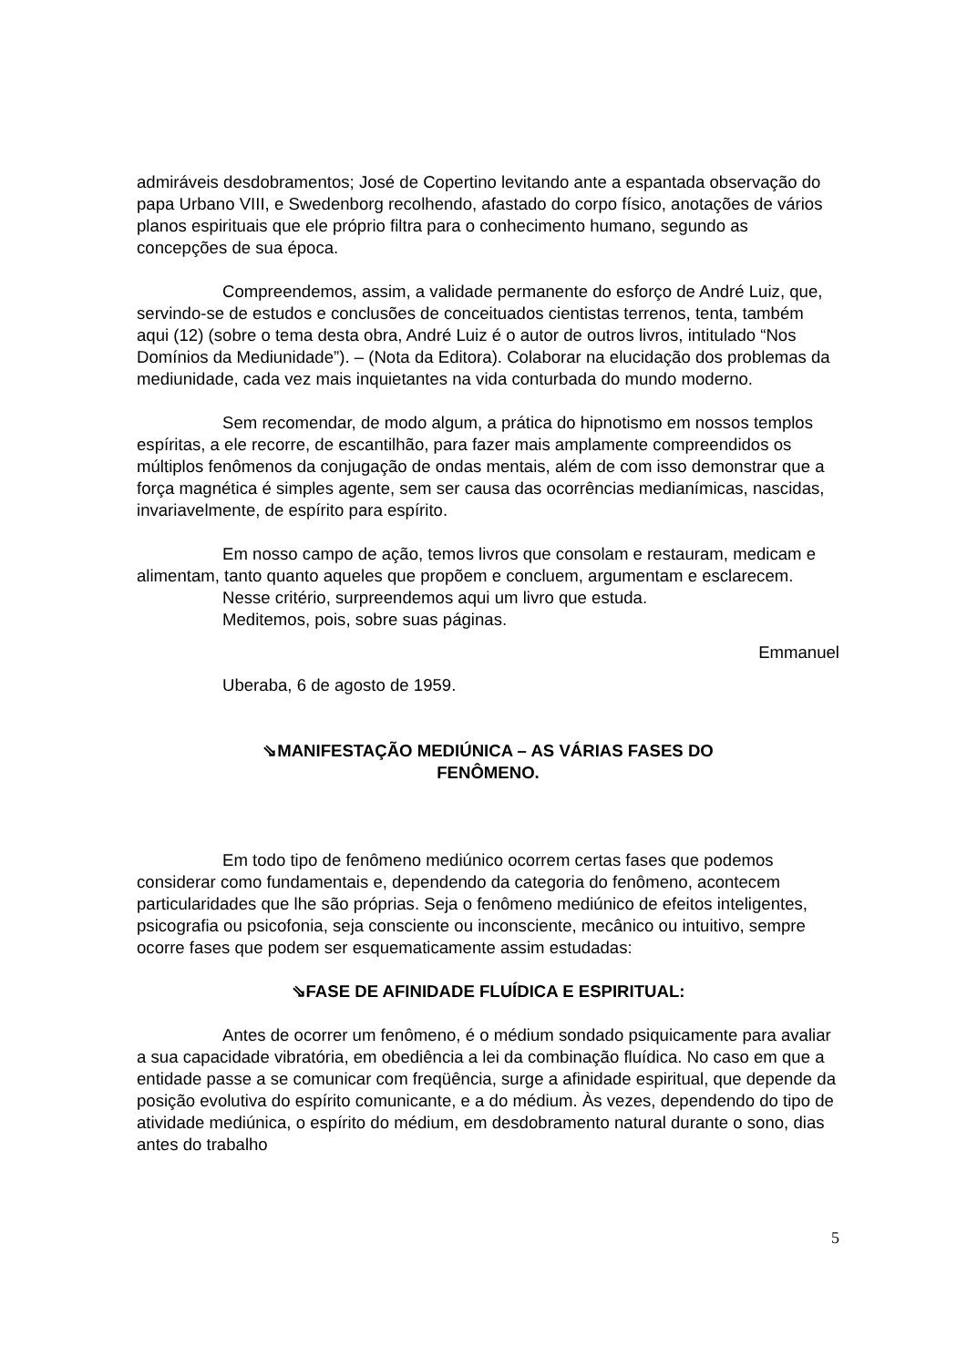admiráveis desdobramentos; José de Copertino levitando ante a espantada observação do papa Urbano VIII, e Swedenborg recolhendo, afastado do corpo físico, anotações de vários planos espirituais que ele próprio filtra para o conhecimento humano, segundo as concepções de sua época.
Compreendemos, assim, a validade permanente do esforço de André Luiz, que, servindo-se de estudos e conclusões de conceituados cientistas terrenos, tenta, também aqui (12) (sobre o tema desta obra, André Luiz é o autor de outros livros, intitulado “Nos Domínios da Mediunidade”). – (Nota da Editora). Colaborar na elucidação dos problemas da mediunidade, cada vez mais inquietantes na vida conturbada do mundo moderno.
Sem recomendar, de modo algum, a prática do hipnotismo em nossos templos espíritas, a ele recorre, de escantilhão, para fazer mais amplamente compreendidos os múltiplos fenômenos da conjugação de ondas mentais, além de com isso demonstrar que a força magnética é simples agente, sem ser causa das ocorrências medianímicas, nascidas, invariavelmente, de espírito para espírito.
Em nosso campo de ação, temos livros que consolam e restauram, medicam e alimentam, tanto quanto aqueles que propõem e concluem, argumentam e esclarecem.
Nesse critério, surpreendemos aqui um livro que estuda.
Meditemos, pois, sobre suas páginas.
Emmanuel
Uberaba, 6 de agosto de 1959.
⇘MANIFESTAÇÃO MEDIÚNICA – AS VÁRIAS FASES DO
FENÔMENO.
Em todo tipo de fenômeno mediúnico ocorrem certas fases que podemos considerar como fundamentais e, dependendo da categoria do fenômeno, acontecem particularidades que lhe são próprias. Seja o fenômeno mediúnico de efeitos inteligentes, psicografia ou psicofonia, seja consciente ou inconsciente, mecânico ou intuitivo, sempre ocorre fases que podem ser esquematicamente assim estudadas:
⇘FASE DE AFINIDADE FLUÍDICA E ESPIRITUAL:
Antes de ocorrer um fenômeno, é o médium sondado psiquicamente para avaliar a sua capacidade vibratória, em obediência a lei da combinação fluídica. No caso em que a entidade passe a se comunicar com freqüência, surge a afinidade espiritual, que depende da posição evolutiva do espírito comunicante, e a do médium. Às vezes, dependendo do tipo de atividade mediúnica, o espírito do médium, em desdobramento natural durante o sono, dias antes do trabalho
5